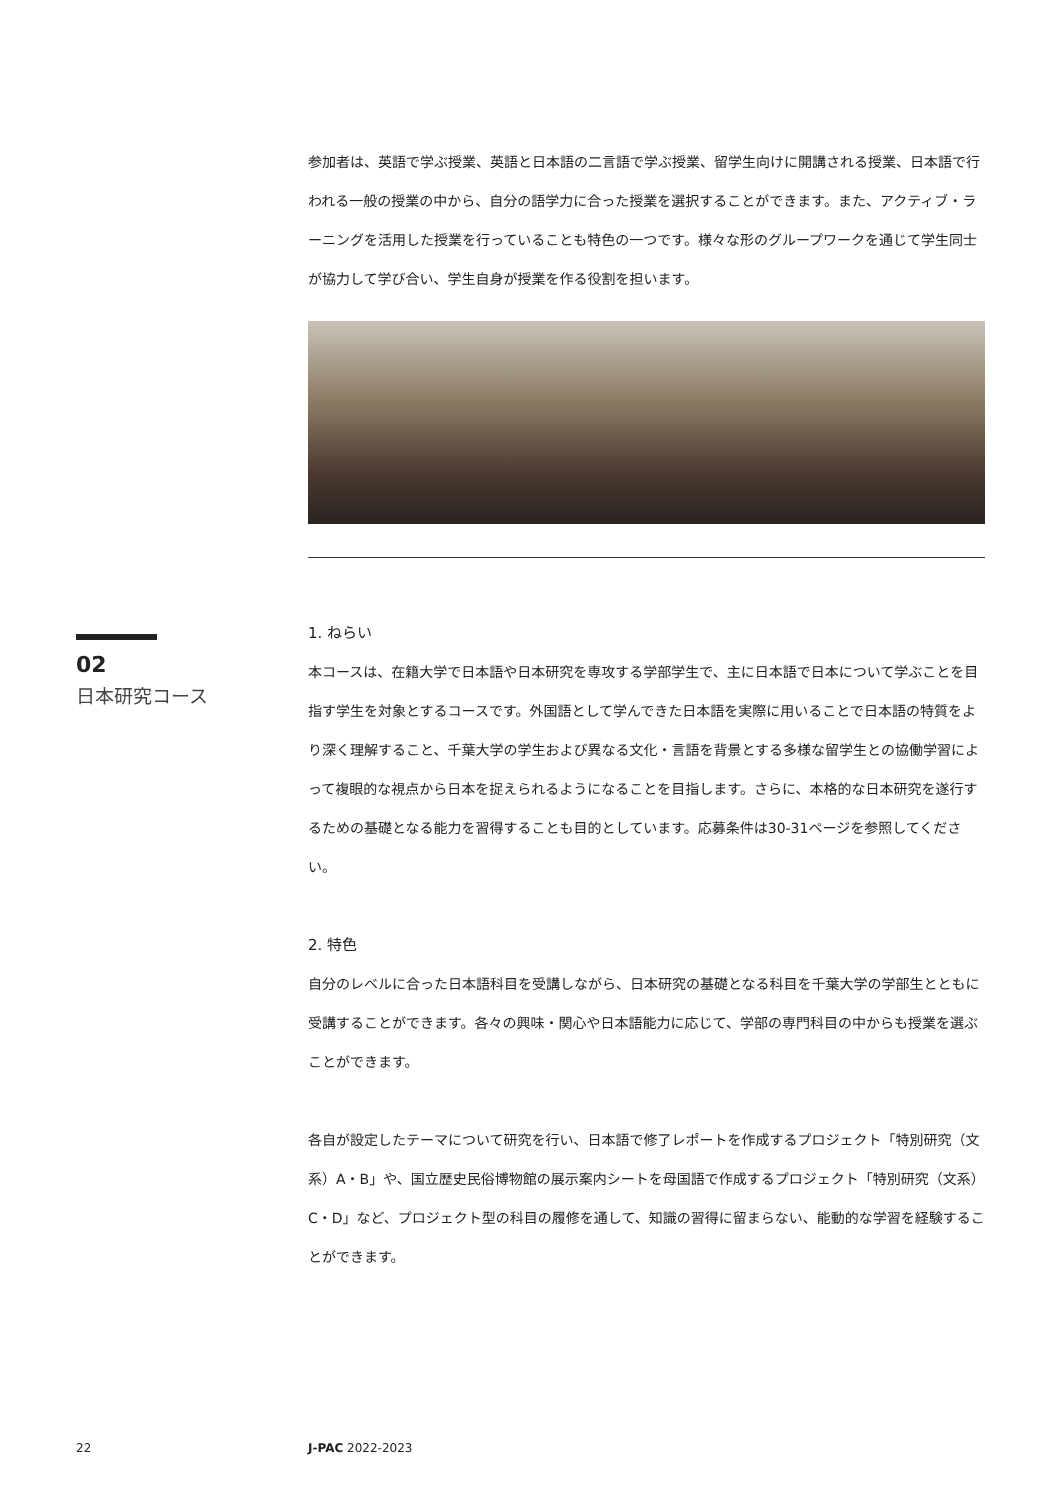参加者は、英語で学ぶ授業、英語と日本語の二言語で学ぶ授業、留学生向けに開講される授業、日本語で行われる一般の授業の中から、自分の語学力に合った授業を選択することができます。また、アクティブ・ラーニングを活用した授業を行っていることも特色の一つです。様々な形のグループワークを通じて学生同士が協力して学び合い、学生自身が授業を作る役割を担います。
02
日本研究コース
1. ねらい
本コースは、在籍大学で日本語や日本研究を専攻する学部学生で、主に日本語で日本について学ぶことを目指す学生を対象とするコースです。外国語として学んできた日本語を実際に用いることで日本語の特質をより深く理解すること、千葉大学の学生および異なる文化・言語を背景とする多様な留学生との協働学習によって複眼的な視点から日本を捉えられるようになることを目指します。さらに、本格的な日本研究を遂行するための基礎となる能力を習得することも目的としています。応募条件は30-31ページを参照してください。
2. 特色
自分のレベルに合った日本語科目を受講しながら、日本研究の基礎となる科目を千葉大学の学部生とともに受講することができます。各々の興味・関心や日本語能力に応じて、学部の専門科目の中からも授業を選ぶことができます。
各自が設定したテーマについて研究を行い、日本語で修了レポートを作成するプロジェクト「特別研究（文系）A・B」や、国立歴史民俗博物館の展示案内シートを母国語で作成するプロジェクト「特別研究（文系）C・D」など、プロジェクト型の科目の履修を通して、知識の習得に留まらない、能動的な学習を経験することができます。
22 J-PAC 2022-2023